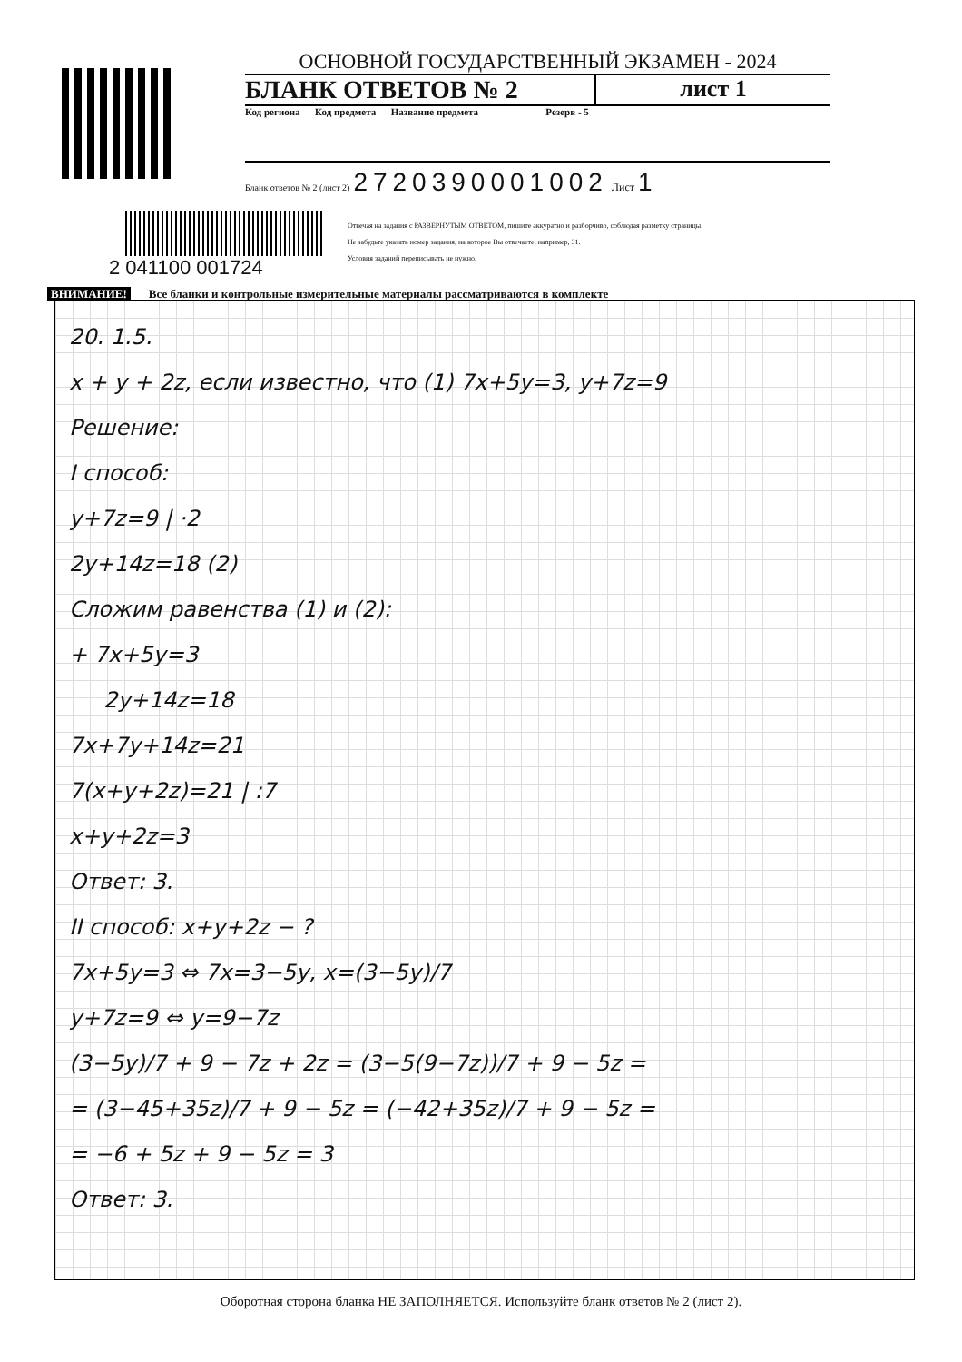ОСНОВНОЙ ГОСУДАРСТВЕННЫЙ ЭКЗАМЕН - 2024
БЛАНК ОТВЕТОВ № 2 лист 1
Код региона Код предмета Название предмета Резерв - 5
Бланк ответов № 2 (лист 2) 2720390001002 Лист 1
2 041100 001724
Отвечая на задания с РАЗВЕРНУТЫМ ОТВЕТОМ, пишите аккуратно и разборчиво, соблюдая разметку страницы.
Не забудьте указать номер задания, на которое Вы отвечаете, например, 31.
Условия заданий переписывать не нужно.
ВНИМАНИЕ! Все бланки и контрольные измерительные материалы рассматриваются в комплекте
20. 1.5.
x + y + 2z, если известно, что (1) 7x+5y=3, y+7z=9
Решение:
I способ:
y+7z=9 | ·2
2y+14z=18 (2)
Сложим равенства (1) и (2):
+ 7x+5y=3
2y+14z=18
7x+7y+14z=21
7(x+y+2z)=21 | :7
x+y+2z=3
Ответ: 3.
II способ: x+y+2z − ?
7x+5y=3 ⇔ 7x=3−5y, x=(3−5y)/7
y+7z=9 ⇔ y=9−7z
(3−5y)/7 + 9 − 7z + 2z = (3−5(9−7z))/7 + 9 − 5z =
= (3−45+35z)/7 + 9 − 5z = (−42+35z)/7 + 9 − 5z =
= −6 + 5z + 9 − 5z = 3
Ответ: 3.
Оборотная сторона бланка НЕ ЗАПОЛНЯЕТСЯ. Используйте бланк ответов № 2 (лист 2).